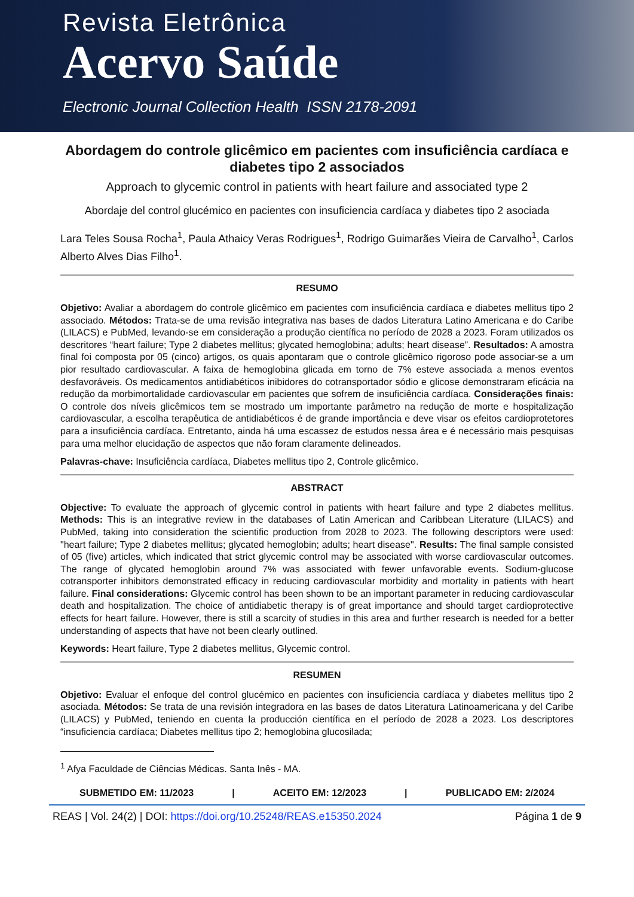Revista Eletrônica
Acervo Saúde
Electronic Journal Collection Health ISSN 2178-2091
Abordagem do controle glicêmico em pacientes com insuficiência cardíaca e diabetes tipo 2 associados
Approach to glycemic control in patients with heart failure and associated type 2
Abordaje del control glucémico en pacientes con insuficiencia cardíaca y diabetes tipo 2 asociada
Lara Teles Sousa Rocha<sup>1</sup>, Paula Athaicy Veras Rodrigues<sup>1</sup>, Rodrigo Guimarães Vieira de Carvalho<sup>1</sup>, Carlos Alberto Alves Dias Filho<sup>1</sup>.
RESUMO
Objetivo: Avaliar a abordagem do controle glicêmico em pacientes com insuficiência cardíaca e diabetes mellitus tipo 2 associado. Métodos: Trata-se de uma revisão integrativa nas bases de dados Literatura Latino Americana e do Caribe (LILACS) e PubMed, levando-se em consideração a produção científica no período de 2028 a 2023. Foram utilizados os descritores “heart failure; Type 2 diabetes mellitus; glycated hemoglobina; adults; heart disease”. Resultados: A amostra final foi composta por 05 (cinco) artigos, os quais apontaram que o controle glicêmico rigoroso pode associar-se a um pior resultado cardiovascular. A faixa de hemoglobina glicada em torno de 7% esteve associada a menos eventos desfavoráveis. Os medicamentos antidiabéticos inibidores do cotransportador sódio e glicose demonstraram eficácia na redução da morbimortalidade cardiovascular em pacientes que sofrem de insuficiência cardíaca. Considerações finais: O controle dos níveis glicêmicos tem se mostrado um importante parâmetro na redução de morte e hospitalização cardiovascular, a escolha terapêutica de antidiabéticos é de grande importância e deve visar os efeitos cardioprotetores para a insuficiência cardíaca. Entretanto, ainda há uma escassez de estudos nessa área e é necessário mais pesquisas para uma melhor elucidação de aspectos que não foram claramente delineados.
Palavras-chave: Insuficiência cardíaca, Diabetes mellitus tipo 2, Controle glicêmico.
ABSTRACT
Objective: To evaluate the approach of glycemic control in patients with heart failure and type 2 diabetes mellitus. Methods: This is an integrative review in the databases of Latin American and Caribbean Literature (LILACS) and PubMed, taking into consideration the scientific production from 2028 to 2023. The following descriptors were used: "heart failure; Type 2 diabetes mellitus; glycated hemoglobin; adults; heart disease". Results: The final sample consisted of 05 (five) articles, which indicated that strict glycemic control may be associated with worse cardiovascular outcomes. The range of glycated hemoglobin around 7% was associated with fewer unfavorable events. Sodium-glucose cotransporter inhibitors demonstrated efficacy in reducing cardiovascular morbidity and mortality in patients with heart failure. Final considerations: Glycemic control has been shown to be an important parameter in reducing cardiovascular death and hospitalization. The choice of antidiabetic therapy is of great importance and should target cardioprotective effects for heart failure. However, there is still a scarcity of studies in this area and further research is needed for a better understanding of aspects that have not been clearly outlined.
Keywords: Heart failure, Type 2 diabetes mellitus, Glycemic control.
RESUMEN
Objetivo: Evaluar el enfoque del control glucémico en pacientes con insuficiencia cardíaca y diabetes mellitus tipo 2 asociada. Métodos: Se trata de una revisión integradora en las bases de datos Literatura Latinoamericana y del Caribe (LILACS) y PubMed, teniendo en cuenta la producción científica en el período de 2028 a 2023. Los descriptores “insuficiencia cardíaca; Diabetes mellitus tipo 2; hemoglobina glucosilada;
<sup>1</sup> Afya Faculdade de Ciências Médicas. Santa Inês - MA.
SUBMETIDO EM: 11/2023 | ACEITO EM: 12/2023 | PUBLICADO EM: 2/2024
REAS | Vol. 24(2) | DOI: https://doi.org/10.25248/REAS.e15350.2024 Página 1 de 9